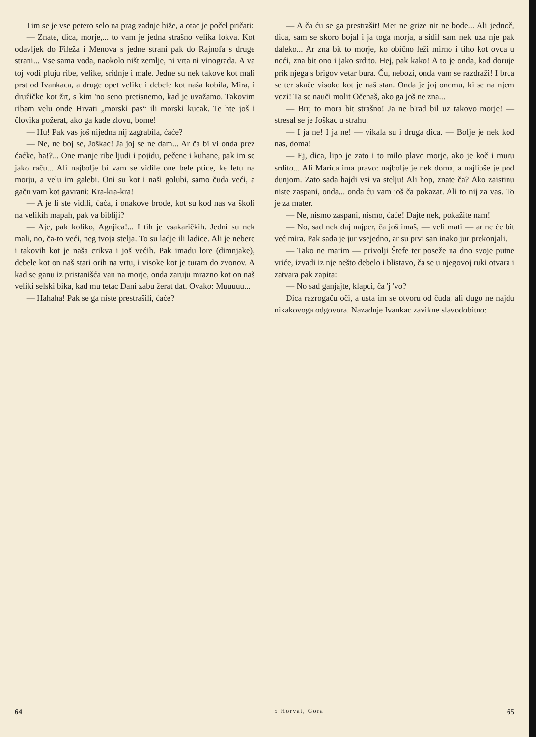Tim se je vse petero selo na prag zadnje hiže, a otac je počel pričati:
— Znate, dica, morje,... to vam je jedna strašno velika lokva. Kot odavljek do Fileža i Menova s jedne strani pak do Rajnofa s druge strani... Vse sama voda, naokolo ništ zemlje, ni vrta ni vinograda. A va toj vodi pluju ribe, velike, sridnje i male. Jedne su nek takove kot mali prst od Ivankaca, a druge opet velike i debele kot naša kobila, Mira, i družičke kot žrt, s kim 'no seno pretisnemo, kad je uvažamo. Takovim ribam velu onde Hrvati „morski pas“ ili morski kucak. Te hte još i človika požerat, ako ga kade zlovu, bome!
— Hu! Pak vas još nijedna nij zagrabila, ćaće?
— Ne, ne boj se, Joškac! Ja joj se ne dam... Ar ča bi vi onda prez ćaćke, ha!?... One manje ribe ljudi i pojidu, pečene i kuhane, pak im se jako raču... Ali najbolje bi vam se vidile one bele ptice, ke letu na morju, a velu im galebi. Oni su kot i naši golubi, samo čuda veći, a gaču vam kot gavrani: Kra-kra-kra!
— A je li ste vidili, ćaća, i onakove brode, kot su kod nas va školi na velikih mapah, pak va bibliji?
— Aje, pak koliko, Agnjica!... I tih je vsakaričkih. Jedni su nek mali, no, ča-to veći, neg tvoja stelja. To su ladje ili ladice. Ali je nebere i takovih kot je naša crikva i još većih. Pak imadu lore (dimnjake), debele kot on naš stari orih na vrtu, i visoke kot je turam do zvonov. A kad se ganu iz pristanišća van na morje, onda zaruju mrazno kot on naš veliki selski bika, kad mu tetac Dani zabu žerat dat. Ovako: Muuuuu...
— Hahaha! Pak se ga niste prestrašili, ćaće?
64
— A ča ću se ga prestrašit! Mer ne grize nit ne bode... Ali jednoč, dica, sam se skoro bojal i ja toga morja, a sidil sam nek uza nje pak daleko... Ar zna bit to morje, ko obično leži mirno i tiho kot ovca u noći, zna bit ono i jako srdito. Hej, pak kako! A to je onda, kad doruje prik njega s brigov vetar bura. Ču, nebozi, onda vam se razdraži! I brca se ter skače visoko kot je naš stan. Onda je joj onomu, ki se na njem vozi! Ta se nauči molit Očenaš, ako ga još ne zna...
— Brr, to mora bit strašno! Ja ne b'rad bil uz takovo morje! — stresal se je Joškac u strahu.
— I ja ne! I ja ne! — vikala su i druga dica. — Bolje je nek kod nas, doma!
— Ej, dica, lipo je zato i to milo plavo morje, ako je koč i muru srdito... Ali Marica ima pravo: najbolje je nek doma, a najlipše je pod dunjom. Zato sada hajdi vsi va stelju! Ali hop, znate ča? Ako zaistinu niste zaspani, onda... onda ću vam još ča pokazat. Ali to nij za vas. To je za mater.
— Ne, nismo zaspani, nismo, ćaće! Dajte nek, pokažite nam!
— No, sad nek daj najper, ča još imaš, — veli mati — ar ne će bit već mira. Pak sada je jur vsejedno, ar su prvi san inako jur prekonjali.
— Tako ne marim — privolji Štefe ter poseže na dno svoje putne vriće, izvadi iz nje nešto debelo i blistavo, ča se u njegovoj ruki otvara i zatvara pak zapita:
— No sad ganjajte, klapci, ča 'j 'vo?
Dica razrogaču oči, a usta im se otvoru od čuda, ali dugo ne najdu nikakovoga odgovora. Nazadnje Ivankac zavikne slavodobitno:
5 Horvat, Gora 65